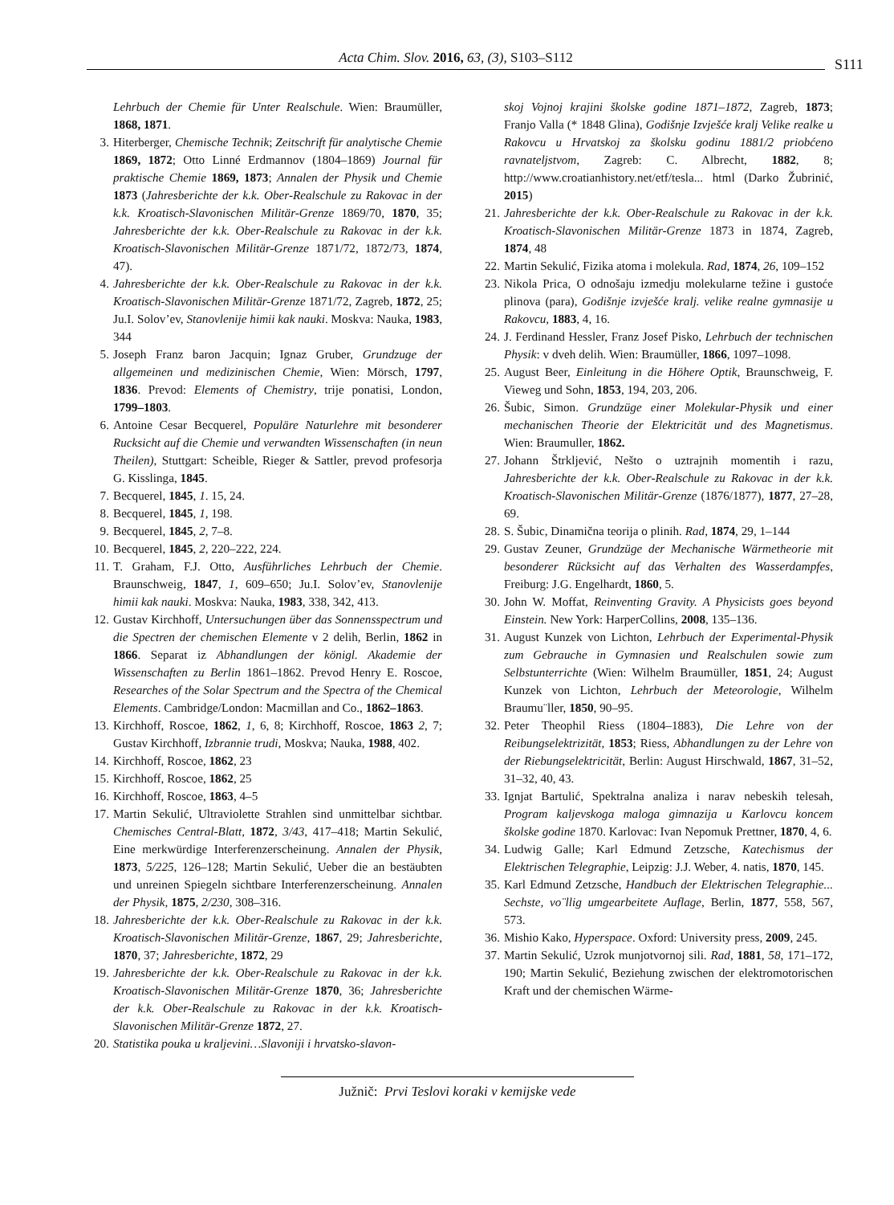Acta Chim. Slov. 2016, 63, (3), S103–S112 S111
Lehrbuch der Chemie für Unter Realschule. Wien: Braumüller, 1868, 1871.
3. Hiterberger, Chemische Technik; Zeitschrift für analytische Chemie 1869, 1872; Otto Linné Erdmannov (1804–1869) Journal für praktische Chemie 1869, 1873; Annalen der Physik und Chemie 1873 (Jahresberichte der k.k. Ober-Realschule zu Rakovac in der k.k. Kroatisch-Slavonischen Militär-Grenze 1869/70, 1870, 35; Jahresberichte der k.k. Ober-Realschule zu Rakovac in der k.k. Kroatisch-Slavonischen Militär-Grenze 1871/72, 1872/73, 1874, 47).
4. Jahresberichte der k.k. Ober-Realschule zu Rakovac in der k.k. Kroatisch-Slavonischen Militär-Grenze 1871/72, Zagreb, 1872, 25; Ju.I. Solov’ev, Stanovlenije himii kak nauki. Moskva: Nauka, 1983, 344
5. Joseph Franz baron Jacquin; Ignaz Gruber, Grundzuge der allgemeinen und medizinischen Chemie, Wien: Mörsch, 1797, 1836. Prevod: Elements of Chemistry, trije ponatisi, London, 1799–1803.
6. Antoine Cesar Becquerel, Populäre Naturlehre mit besonderer Rucksicht auf die Chemie und verwandten Wissenschaften (in neun Theilen), Stuttgart: Scheible, Rieger & Sattler, prevod profesorja G. Kisslinga, 1845.
7. Becquerel, 1845, 1. 15, 24.
8. Becquerel, 1845, 1, 198.
9. Becquerel, 1845, 2, 7–8.
10. Becquerel, 1845, 2, 220–222, 224.
11. T. Graham, F.J. Otto, Ausführliches Lehrbuch der Chemie. Braunschweig, 1847, 1, 609–650; Ju.I. Solov’ev, Stanovlenije himii kak nauki. Moskva: Nauka, 1983, 338, 342, 413.
12. Gustav Kirchhoff, Untersuchungen über das Sonnensspectrum und die Spectren der chemischen Elemente v 2 delih, Berlin, 1862 in 1866. Separat iz Abhandlungen der königl. Akademie der Wissenschaften zu Berlin 1861–1862. Prevod Henry E. Roscoe, Researches of the Solar Spectrum and the Spectra of the Chemical Elements. Cambridge/London: Macmillan and Co., 1862–1863.
13. Kirchhoff, Roscoe, 1862, 1, 6, 8; Kirchhoff, Roscoe, 1863 2, 7; Gustav Kirchhoff, Izbrannie trudi, Moskva; Nauka, 1988, 402.
14. Kirchhoff, Roscoe, 1862, 23
15. Kirchhoff, Roscoe, 1862, 25
16. Kirchhoff, Roscoe, 1863, 4–5
17. Martin Sekulić, Ultraviolette Strahlen sind unmittelbar sichtbar. Chemisches Central-Blatt, 1872, 3/43, 417–418; Martin Sekulić, Eine merkwürdige Interferenzerscheinung. Annalen der Physik, 1873, 5/225, 126–128; Martin Sekulić, Ueber die an bestäubten und unreinen Spiegeln sichtbare Interferenzerscheinung. Annalen der Physik, 1875, 2/230, 308–316.
18. Jahresberichte der k.k. Ober-Realschule zu Rakovac in der k.k. Kroatisch-Slavonischen Militär-Grenze, 1867, 29; Jahresberichte, 1870, 37; Jahresberichte, 1872, 29
19. Jahresberichte der k.k. Ober-Realschule zu Rakovac in der k.k. Kroatisch-Slavonischen Militär-Grenze 1870, 36; Jahresberichte der k.k. Ober-Realschule zu Rakovac in der k.k. Kroatisch-Slavonischen Militär-Grenze 1872, 27.
20. Statistika pouka u kraljevini…Slavoniji i hrvatsko-slavon-
skoj Vojnoj krajini školske godine 1871–1872, Zagreb, 1873; Franjo Valla (* 1848 Glina), Godišnje Izvješće kralj Velike realke u Rakovcu u Hrvatskoj za školsku godinu 1881/2 priobćeno ravnateljstvom, Zagreb: C. Albrecht, 1882, 8; http://www.croatianhistory.net/etf/tesla... html (Darko Žubrinić, 2015)
21. Jahresberichte der k.k. Ober-Realschule zu Rakovac in der k.k. Kroatisch-Slavonischen Militär-Grenze 1873 in 1874, Zagreb, 1874, 48
22. Martin Sekulić, Fizika atoma i molekula. Rad, 1874, 26, 109–152
23. Nikola Prica, O odnošaju izmedju molekularne težine i gustoće plinova (para), Godišnje izvješće kralj. velike realne gymnasije u Rakovcu, 1883, 4, 16.
24. J. Ferdinand Hessler, Franz Josef Pisko, Lehrbuch der technischen Physik: v dveh delih. Wien: Braumüller, 1866, 1097–1098.
25. August Beer, Einleitung in die Höhere Optik, Braunschweig, F. Vieweg und Sohn, 1853, 194, 203, 206.
26. Šubic, Simon. Grundzüge einer Molekular-Physik und einer mechanischen Theorie der Elektricität und des Magnetismus. Wien: Braumuller, 1862.
27. Johann Štrkljević, Nešto o uztrajnih momentih i razu, Jahresberichte der k.k. Ober-Realschule zu Rakovac in der k.k. Kroatisch-Slavonischen Militär-Grenze (1876/1877), 1877, 27–28, 69.
28. S. Šubic, Dinamična teorija o plinih. Rad, 1874, 29, 1–144
29. Gustav Zeuner, Grundzüge der Mechanische Wärmetheorie mit besonderer Rücksicht auf das Verhalten des Wasserdampfes, Freiburg: J.G. Engelhardt, 1860, 5.
30. John W. Moffat, Reinventing Gravity. A Physicists goes beyond Einstein. New York: HarperCollins, 2008, 135–136.
31. August Kunzek von Lichton, Lehrbuch der Experimental-Physik zum Gebrauche in Gymnasien und Realschulen sowie zum Selbstunterrichte (Wien: Wilhelm Braumüller, 1851, 24; August Kunzek von Lichton, Lehrbuch der Meteorologie, Wilhelm Braumu¨ller, 1850, 90–95.
32. Peter Theophil Riess (1804–1883), Die Lehre von der Reibungselektrizität, 1853; Riess, Abhandlungen zu der Lehre von der Riebungselektricität, Berlin: August Hirschwald, 1867, 31–52, 31–32, 40, 43.
33. Ignjat Bartulić, Spektralna analiza i narav nebeskih telesah, Program kaljevskoga maloga gimnazija u Karlovcu koncem školske godine 1870. Karlovac: Ivan Nepomuk Prettner, 1870, 4, 6.
34. Ludwig Galle; Karl Edmund Zetzsche, Katechismus der Elektrischen Telegraphie, Leipzig: J.J. Weber, 4. natis, 1870, 145.
35. Karl Edmund Zetzsche, Handbuch der Elektrischen Telegraphie... Sechste, vo¨llig umgearbeitete Auflage, Berlin, 1877, 558, 567, 573.
36. Mishio Kako, Hyperspace. Oxford: University press, 2009, 245.
37. Martin Sekulić, Uzrok munjotvornoj sili. Rad, 1881, 58, 171–172, 190; Martin Sekulić, Beziehung zwischen der elektromotorischen Kraft und der chemischen Wärme-
Južnič: Prvi Teslovi koraki v kemijske vede